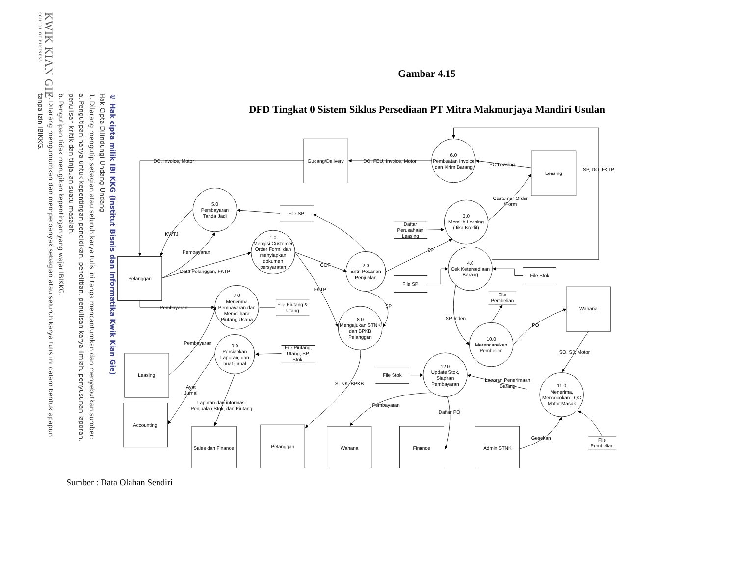KWIK KIAN GIE
SCHOOL OF BUSINESS
© Hak cipta milik IBI KKG (Institut Bisnis dan Informatika Kwik Kian Gie)
Hak Cipta Dilindungi Undang-Undang
1. Dilarang mengutip sebagian atau seluruh karya tulis ini tanpa mencantumkan dan menyebutkan sumber:
a. Pengutipan hanya untuk kepentingan pendidikan, penelitian, penulisan karya ilmiah, penyusunan laporan,
penulisan kritik dan tinjauan suatu masalah.
b. Pengutipan tidak merugikan kepentingan yang wajar IBIKKG.
2. Dilarang mengumumkan dan memperbanyak sebagian atau seluruh karya tulis ini dalam bentuk apapun
tanpa izin IBIKKG.
Gambar 4.15
DFD Tingkat 0 Sistem Siklus Persediaan PT Mitra Makmurjaya Mandiri Usulan
Gudang/Delivery
Leasing
Pelanggan
Wahana
Leasing
Accounting
Sales dan Finance
Pelanggan
Wahana
Finance
Admin STNK
6.0
Pembuatan Invoice
dan Kirim Barang
5.0
Pembayaran
Tanda Jadi
3.0
Memilih Leasing
(Jika Kredit)
1.0
Mengisi Customer
Order Form, dan
menyiapkan
dokumen
persyaratan
2.0
Entri Pesanan
Penjualan
4.0
Cek Ketersediaan
Barang
7.0
Menerima
Pembayaran dan
Memelihara
Piutang Usaha
8.0
Mengajukan STNK
dan BPKB
Pelanggan
9.0
Persiapkan
Laporan, dan
buat jurnal
10.0
Merencanakan
Pembelian
12.0
Update Stok,
Siapkan
Pembayaran
11.0
Menerima,
Mencocokan , QC
Motor Masuk
File SP
Daftar
Perusahaan
Leasing
File SP
File Stok
File
Pembelian
File Piutang &
Utang
File Piutang,
Utang, SP,
Stok,
File Stok
File
Pembelian
DO, Invoice, Motor
DO, FEU, Invoice, Motor
PO Leasing
SP, DO, FKTP
Customer Order
\Form
KWTJ
Pembayaran
Data Pelanggan, FKTP
COF
FKTP
SP
SP
Pembayaran
Pembayaran
Ayat
Jurnal
Laporan dan informasi
Penjualan,Stok, dan Piutang
STNK, BPKB
SP Inden
PO
SO, SJ, Motor
Laporan Penerimaan
Barang
Pembayaran
Daftar PO
Gesekan
Sumber : Data Olahan Sendiri